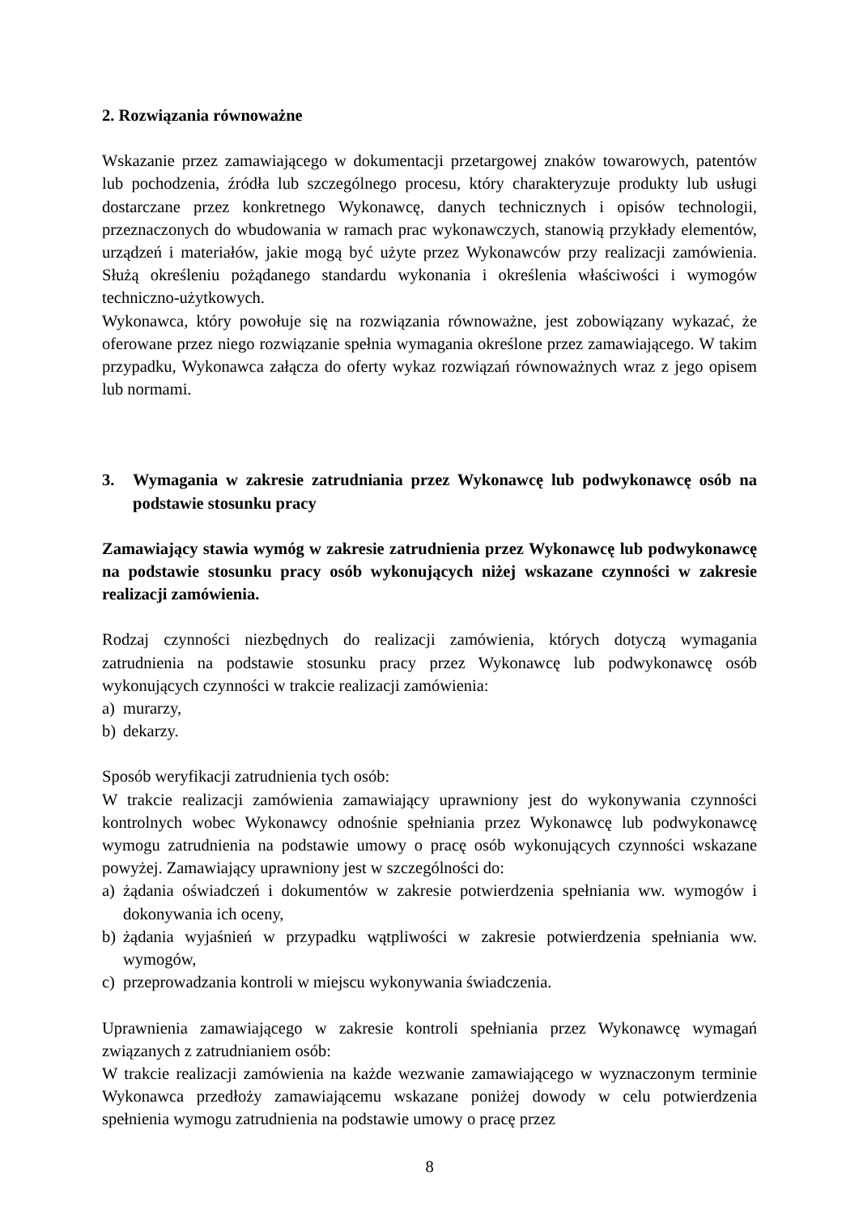2. Rozwiązania równoważne
Wskazanie przez zamawiającego w dokumentacji przetargowej znaków towarowych, patentów lub pochodzenia, źródła lub szczególnego procesu, który charakteryzuje produkty lub usługi dostarczane przez konkretnego Wykonawcę, danych technicznych i opisów technologii, przeznaczonych do wbudowania w ramach prac wykonawczych, stanowią przykłady elementów, urządzeń i materiałów, jakie mogą być użyte przez Wykonawców przy realizacji zamówienia. Służą określeniu pożądanego standardu wykonania i określenia właściwości i wymogów techniczno-użytkowych.
Wykonawca, który powołuje się na rozwiązania równoważne, jest zobowiązany wykazać, że oferowane przez niego rozwiązanie spełnia wymagania określone przez zamawiającego. W takim przypadku, Wykonawca załącza do oferty wykaz rozwiązań równoważnych wraz z jego opisem lub normami.
3. Wymagania w zakresie zatrudniania przez Wykonawcę lub podwykonawcę osób na podstawie stosunku pracy
Zamawiający stawia wymóg w zakresie zatrudnienia przez Wykonawcę lub podwykonawcę na podstawie stosunku pracy osób wykonujących niżej wskazane czynności w zakresie realizacji zamówienia.
Rodzaj czynności niezbędnych do realizacji zamówienia, których dotyczą wymagania zatrudnienia na podstawie stosunku pracy przez Wykonawcę lub podwykonawcę osób wykonujących czynności w trakcie realizacji zamówienia:
a) murarzy,
b) dekarzy.
Sposób weryfikacji zatrudnienia tych osób:
W trakcie realizacji zamówienia zamawiający uprawniony jest do wykonywania czynności kontrolnych wobec Wykonawcy odnośnie spełniania przez Wykonawcę lub podwykonawcę wymogu zatrudnienia na podstawie umowy o pracę osób wykonujących czynności wskazane powyżej. Zamawiający uprawniony jest w szczególności do:
a) żądania oświadczeń i dokumentów w zakresie potwierdzenia spełniania ww. wymogów i dokonywania ich oceny,
b) żądania wyjaśnień w przypadku wątpliwości w zakresie potwierdzenia spełniania ww. wymogów,
c) przeprowadzania kontroli w miejscu wykonywania świadczenia.
Uprawnienia zamawiającego w zakresie kontroli spełniania przez Wykonawcę wymagań związanych z zatrudnianiem osób:
W trakcie realizacji zamówienia na każde wezwanie zamawiającego w wyznaczonym terminie Wykonawca przedłoży zamawiającemu wskazane poniżej dowody w celu potwierdzenia spełnienia wymogu zatrudnienia na podstawie umowy o pracę przez
8